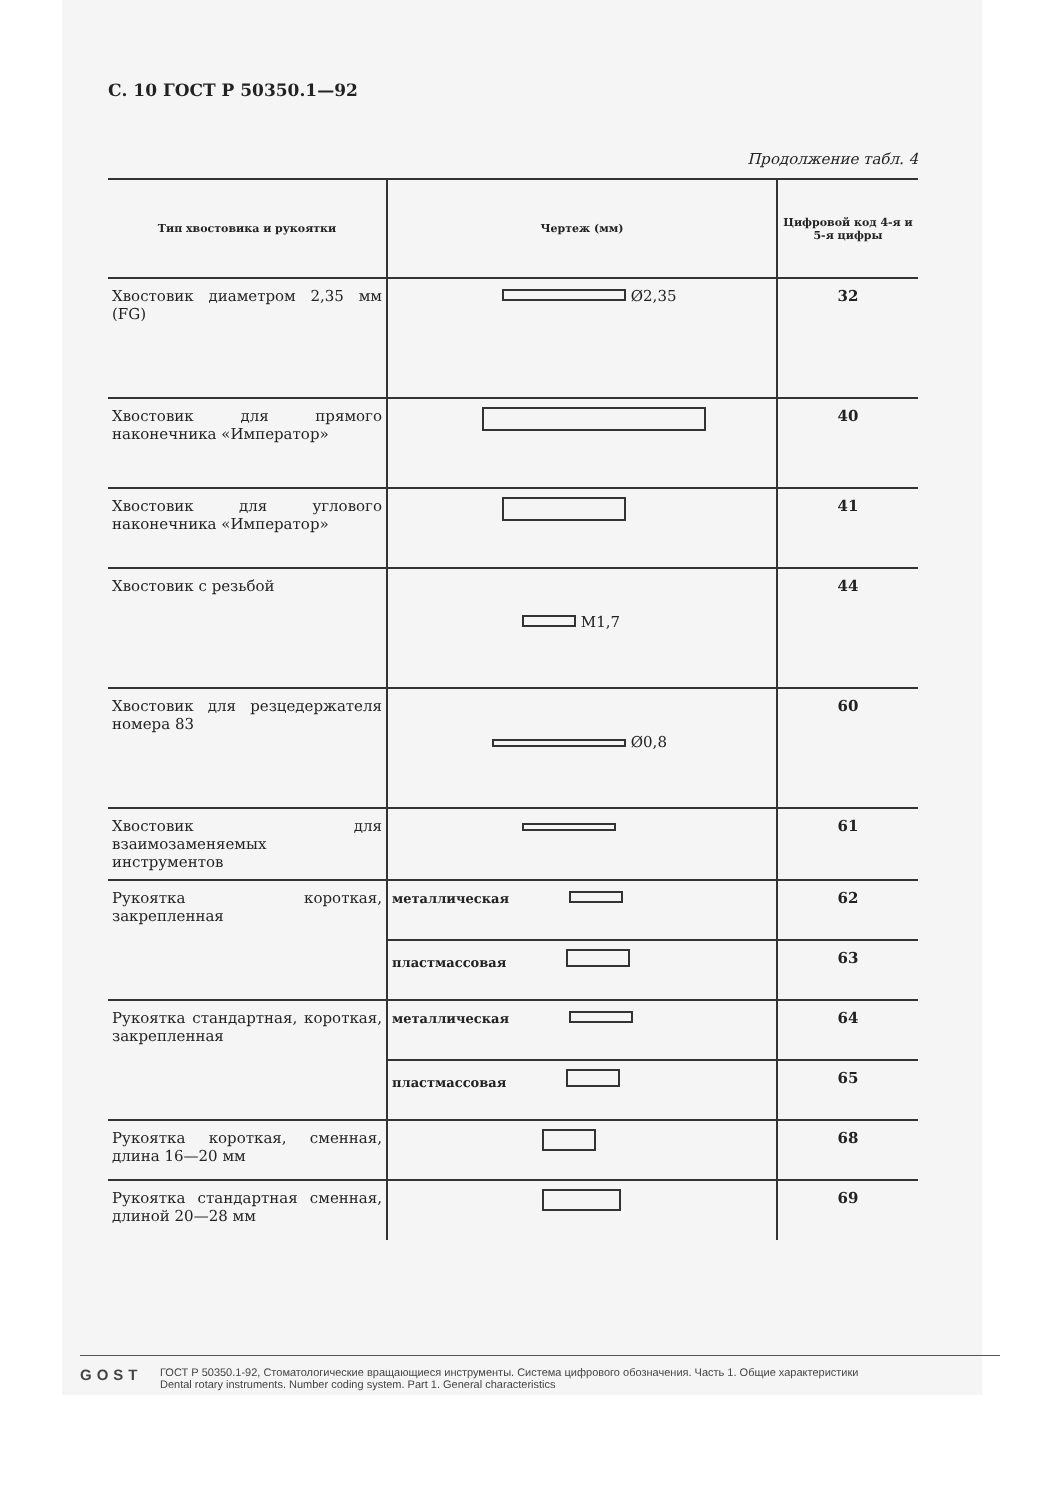С. 10 ГОСТ Р 50350.1—92
Продолжение табл. 4
| Тип хвостовика и рукоятки | Чертеж (мм) | Цифровой код 4-я и 5-я цифры |
| --- | --- | --- |
| Хвостовик диаметром 2,35 мм (FG) | Ø2,35 | 32 |
| Хвостовик для прямого наконечника «Император» | | 40 |
| Хвостовик для углового наконечника «Император» | | 41 |
| Хвостовик с резьбой | М1,7 | 44 |
| Хвостовик для резцедержателя номера 83 | Ø0,8 | 60 |
| Хвостовик для взаимозаменяемых инструментов | | 61 |
| Рукоятка короткая, закрепленная | металлическая | 62 |
| | пластмассовая | 63 |
| Рукоятка стандартная, короткая, закрепленная | металлическая | 64 |
| | пластмассовая | 65 |
| Рукоятка короткая, сменная, длина 16—20 мм | | 68 |
| Рукоятка стандартная сменная, длиной 20—28 мм | | 69 |
GOST
ГОСТ Р 50350.1-92, Стоматологические вращающиеся инструменты. Система цифрового обозначения. Часть 1. Общие характеристики
Dental rotary instruments. Number coding system. Part 1. General characteristics